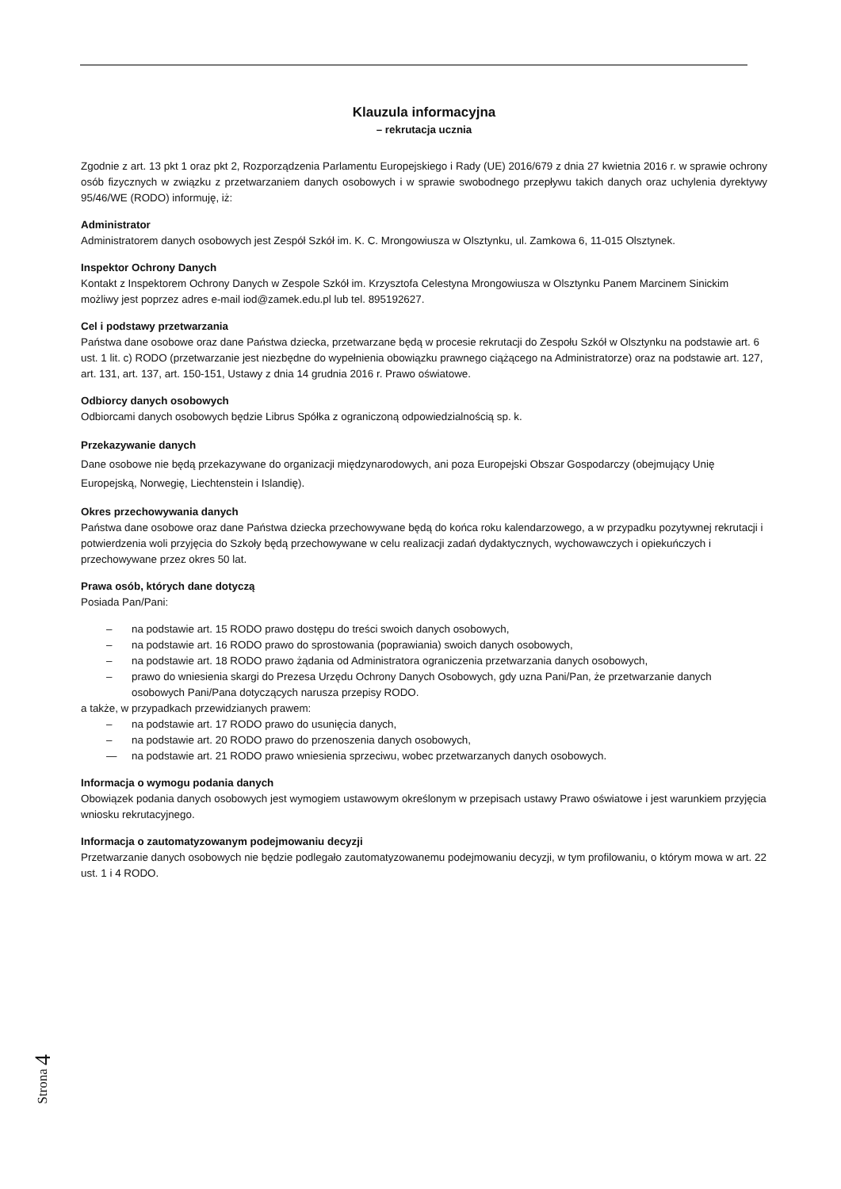Klauzula informacyjna
– rekrutacja ucznia
Zgodnie z art. 13 pkt 1 oraz pkt 2, Rozporządzenia Parlamentu Europejskiego i Rady (UE) 2016/679 z dnia 27 kwietnia 2016 r. w sprawie ochrony osób fizycznych w związku z przetwarzaniem danych osobowych i w sprawie swobodnego przepływu takich danych oraz uchylenia dyrektywy 95/46/WE (RODO) informuję, iż:
Administrator
Administratorem danych osobowych jest Zespół Szkół im. K. C. Mrongowiusza w Olsztynku, ul. Zamkowa 6, 11-015 Olsztynek.
Inspektor Ochrony Danych
Kontakt z Inspektorem Ochrony Danych w Zespole Szkół im. Krzysztofa Celestyna Mrongowiusza w Olsztynku Panem Marcinem Sinickim możliwy jest poprzez adres e-mail iod@zamek.edu.pl lub tel. 895192627.
Cel i podstawy przetwarzania
Państwa dane osobowe oraz dane Państwa dziecka, przetwarzane będą w procesie rekrutacji do Zespołu Szkół w Olsztynku na podstawie art. 6 ust. 1 lit. c) RODO (przetwarzanie jest niezbędne do wypełnienia obowiązku prawnego ciążącego na Administratorze) oraz na podstawie art. 127, art. 131, art. 137, art. 150-151, Ustawy z dnia 14 grudnia 2016 r. Prawo oświatowe.
Odbiorcy danych osobowych
Odbiorcami danych osobowych będzie Librus Spółka z ograniczoną odpowiedzialnością sp. k.
Przekazywanie danych
Dane osobowe nie będą przekazywane do organizacji międzynarodowych, ani poza Europejski Obszar Gospodarczy (obejmujący Unię Europejską, Norwegię, Liechtenstein i Islandię).
Okres przechowywania danych
Państwa dane osobowe oraz dane Państwa dziecka przechowywane będą do końca roku kalendarzowego, a w przypadku pozytywnej rekrutacji i potwierdzenia woli przyjęcia do Szkoły będą przechowywane w celu realizacji zadań dydaktycznych, wychowawczych i opiekuńczych i przechowywane przez okres 50 lat.
Prawa osób, których dane dotyczą
Posiada Pan/Pani:
– na podstawie art. 15 RODO prawo dostępu do treści swoich danych osobowych,
– na podstawie art. 16 RODO prawo do sprostowania (poprawiania) swoich danych osobowych,
– na podstawie art. 18 RODO prawo żądania od Administratora ograniczenia przetwarzania danych osobowych,
– prawo do wniesienia skargi do Prezesa Urzędu Ochrony Danych Osobowych, gdy uzna Pani/Pan, że przetwarzanie danych osobowych Pani/Pana dotyczących narusza przepisy RODO.
a także, w przypadkach przewidzianych prawem:
– na podstawie art. 17 RODO prawo do usunięcia danych,
– na podstawie art. 20 RODO prawo do przenoszenia danych osobowych,
— na podstawie art. 21 RODO prawo wniesienia sprzeciwu, wobec przetwarzanych danych osobowych.
Informacja o wymogu podania danych
Obowiązek podania danych osobowych jest wymogiem ustawowym określonym w przepisach ustawy Prawo oświatowe i jest warunkiem przyjęcia wniosku rekrutacyjnego.
Informacja o zautomatyzowanym podejmowaniu decyzji
Przetwarzanie danych osobowych nie będzie podlegało zautomatyzowanemu podejmowaniu decyzji, w tym profilowaniu, o którym mowa w art. 22 ust. 1 i 4 RODO.
Strona 4